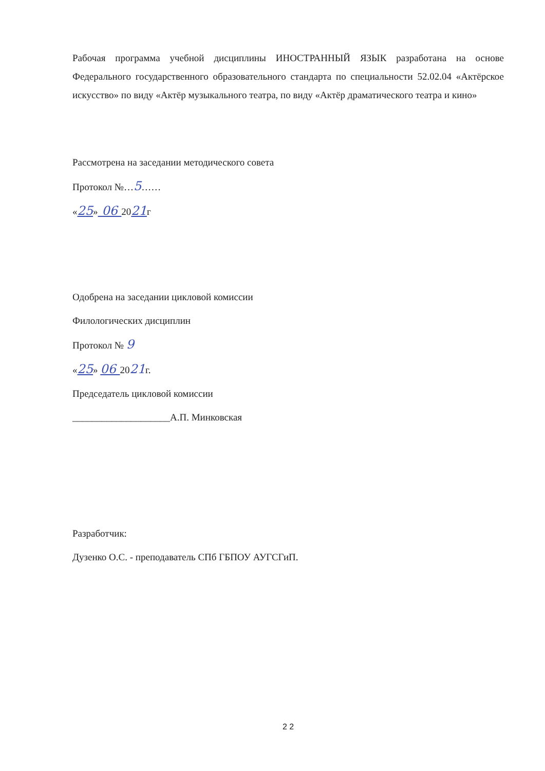Рабочая программа учебной дисциплины ИНОСТРАННЫЙ ЯЗЫК разработана на основе Федерального государственного образовательного стандарта по специальности 52.02.04 «Актёрское искусство» по виду «Актёр музыкального театра, по виду «Актёр драматического театра и кино»
Рассмотрена на заседании методического совета
Протокол №…5……
«25» 06 2021г
Одобрена на заседании цикловой комиссии
Филологических дисциплин
Протокол № 9
«25» 06 2021г.
Председатель цикловой комиссии
____________________А.П. Минковская
Разработчик:
Дузенко О.С. - преподаватель СПб ГБПОУ АУГСГиП.
2 2